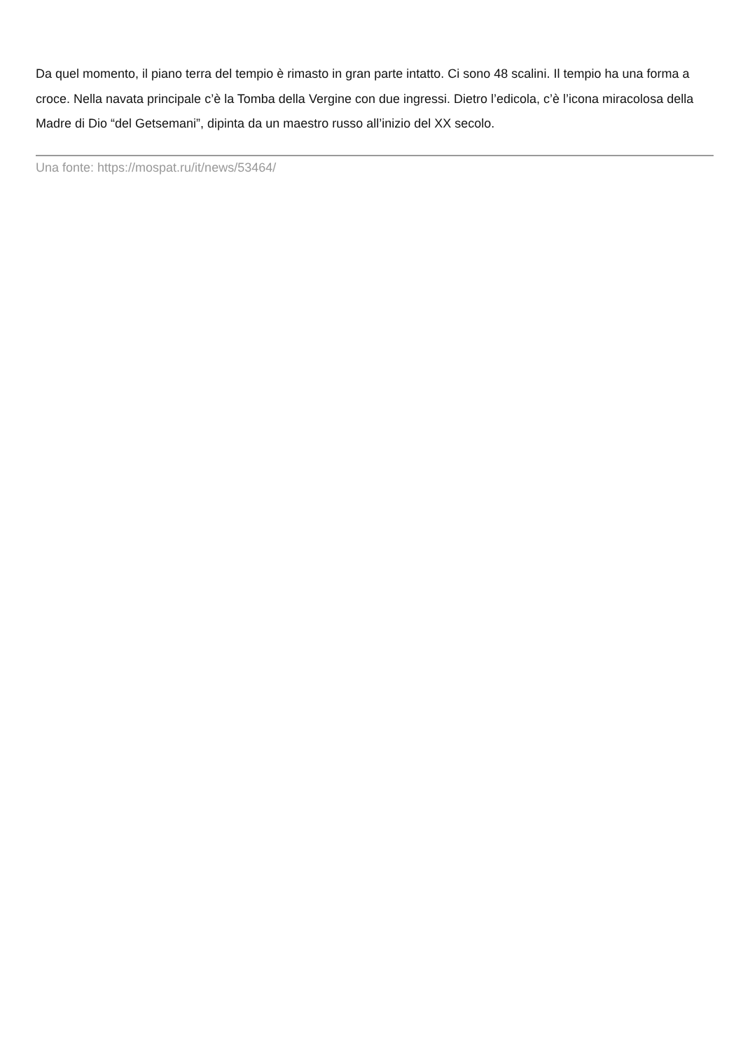Da quel momento, il piano terra del tempio è rimasto in gran parte intatto. Ci sono 48 scalini. Il tempio ha una forma a croce. Nella navata principale c’è la Tomba della Vergine con due ingressi. Dietro l’edicola, c’è l’icona miracolosa della Madre di Dio “del Getsemani”, dipinta da un maestro russo all’inizio del XX secolo.
Una fonte: https://mospat.ru/it/news/53464/